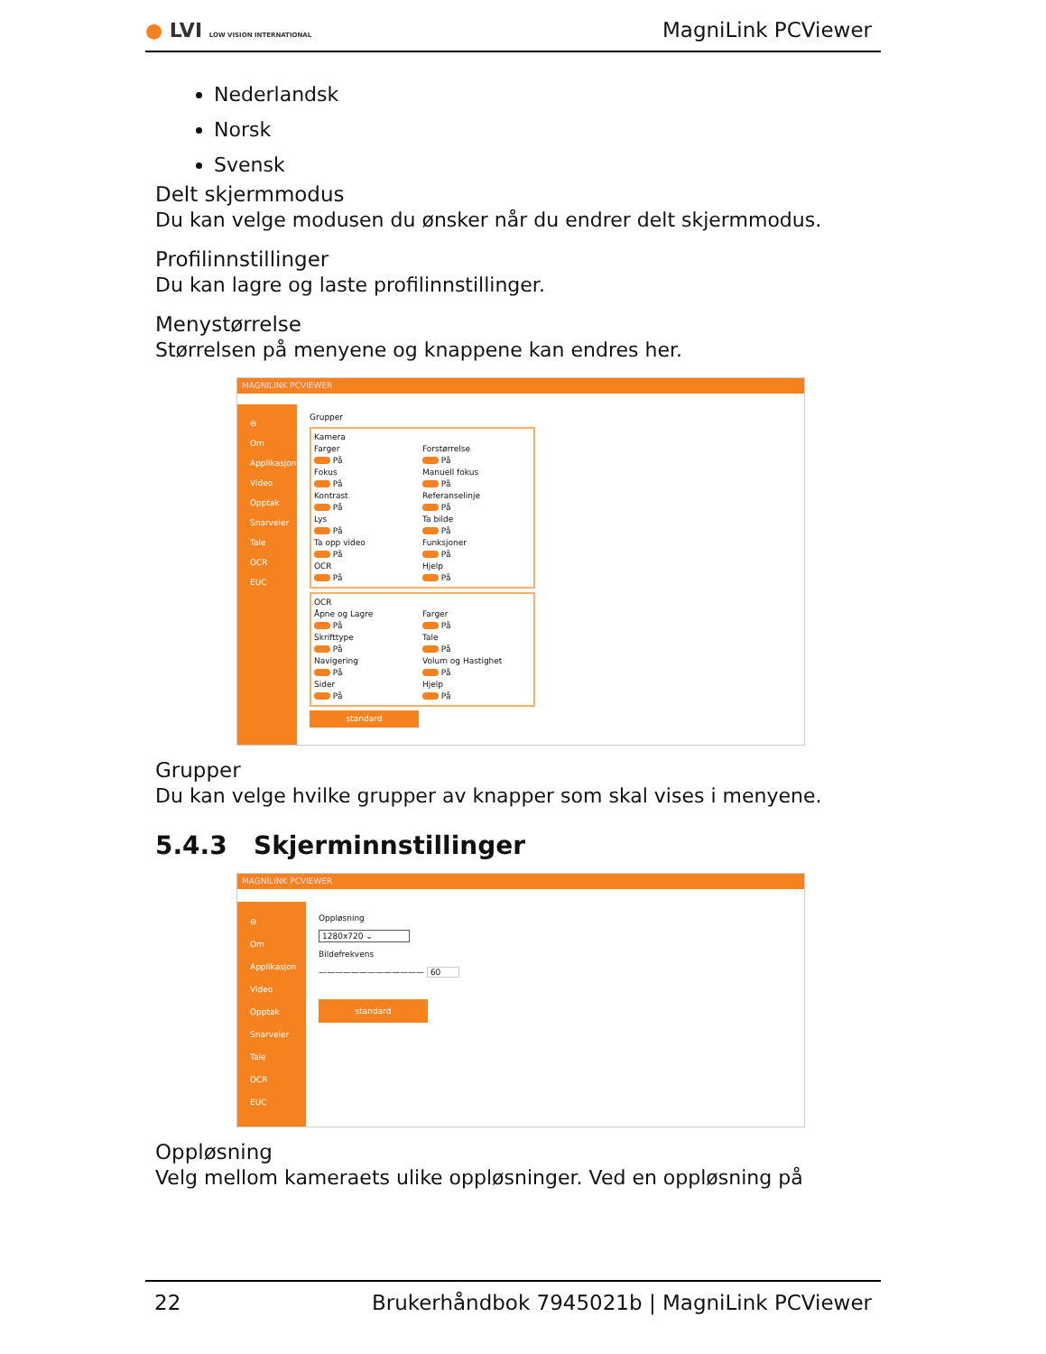● LVI LOW VISION INTERNATIONAL
MagniLink PCViewer
Nederlandsk
Norsk
Svensk
Delt skjermmodus
Du kan velge modusen du ønsker når du endrer delt skjermmodus.
Profilinnstillinger
Du kan lagre og laste profilinnstillinger.
Menystørrelse
Størrelsen på menyene og knappene kan endres her.
MAGNILINK PCVIEWER
⊖
Om
Applikasjon
Video
Opptak
Snarveier
Tale
OCR
EUC
Grupper
Kamera
Farger
På
Forstørrelse
På
Fokus
På
Manuell fokus
På
Kontrast
På
Referanselinje
På
Lys
På
Ta bilde
På
Ta opp video
På
Funksjoner
På
OCR
På
Hjelp
På
OCR
Åpne og Lagre
På
Farger
På
Skrifttype
På
Tale
På
Navigering
På
Volum og Hastighet
På
Sider
På
Hjelp
På
standard
Grupper
Du kan velge hvilke grupper av knapper som skal vises i menyene.
5.4.3 Skjerminnstillinger
MAGNILINK PCVIEWER
⊖
Om
Applikasjon
Video
Opptak
Snarveier
Tale
OCR
EUC
Oppløsning
1280x720 ⌄
Bildefrekvens
————————————— 60
standard
Oppløsning
Velg mellom kameraets ulike oppløsninger. Ved en oppløsning på
22 Brukerhåndbok 7945021b | MagniLink PCViewer